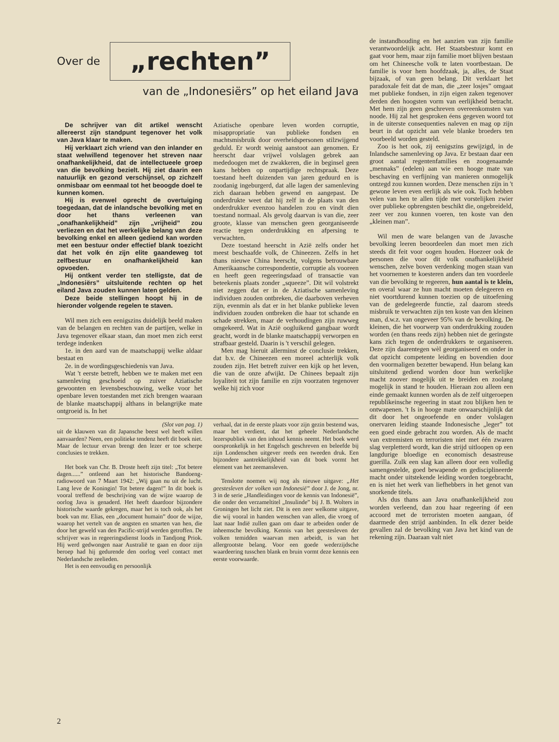Over de „rechten”
van de „Indonesiërs” op het eiland Java
De schrijver van dit artikel wenscht allereerst zijn standpunt tegenover het volk van Java klaar te maken.
Hij verklaart zich vriend van den inlander en staat welwillend tegenover het streven naar onafhankelijkheid, dat de intellectueele groep van die bevolking bezielt. Hij ziet daarin een natuurlijk en gezond verschijnsel, op zichzelf onmisbaar om eenmaal tot het beoogde doel te kunnen komen.
Hij is evenwel oprecht de overtuiging toegedaan, dat de inlandsche bevolking met en door het thans verleenen van „onafhankelijkheid” zijn „vrijheid” zou verliezen en dat het werkelijke belang van deze bevolking enkel en alleen gediend kan worden met een bestuur onder effectief blank toezicht dat het volk én zijn elite gaandeweg tot zelfbestuur en onafhankelijkheid kan opvoeden.
Hij ontkent verder ten stelligste, dat de „Indonesiërs” uitsluitende rechten op het eiland Java zouden kunnen laten gelden.
Deze beide stellingen hoopt hij in de hieronder volgende regelen te staven.
Wil men zich een eenigszins duidelijk beeld maken van de belangen en rechten van de partijen, welke in Java tegenover elkaar staan, dan moet men zich eerst terdege indenken
1e. in den aard van de maatschappij welke aldaar bestaat en
2e. in de wordingsgeschiedenis van Java.
Wat 't eerste betreft, hebben we te maken met een samenleving geschoeid op zuiver Aziatische gewoonten en levensbeschouwing, welke voor het openbare leven toestanden met zich brengen waaraan de blanke maatschappij althans in belangrijke mate ontgroeid is. In het
Aziatische openbare leven worden corruptie, misappropriatie van publieke fondsen en machtsmisbruik door overheidspersonen stilzwijgend geduld. Er wordt weinig aanstoot aan genomen. Er heerscht daar vrijwel volslagen gebrek aan mededoogen met de zwakkeren, die in beginsel geen kans hebben op onpartijdige rechtspraak. Deze toestand heeft duizenden van jaren geduurd en is zoodanig ingeburgerd, dat alle lagen der samenleving zich daaraan hebben gewend en aangepast. De onderdrukte weet dat hij zelf in de plaats van den onderdrukker evenzoo handelen zou en vindt dien toestand normaal. Als gevolg daarvan is van die, zeer groote, klasse van menschen geen georganiseerde reactie tegen onderdrukking en afpersing te verwachten.
Deze toestand heerscht in Azië zelfs onder het meest beschaafde volk, de Chineezen. Zelfs in het thans nieuwe China heerscht, volgens betrouwbare Amerikaansche correspondentie, corruptie als vooreen en heeft geen regeeringsdaad of transactie van beteekenis plaats zonder „squeeze”. Dit wil volstrekt niet zeggen dat er in de Aziatische samenleving individuen zouden ontbreken, die daarboven verheven zijn, evenmin als dat er in het blanke publieke leven individuen zouden ontbreken die haar tot schande en schade strekken, maar de verhoudingen zijn ruwweg omgekeerd. Wat in Azië oogluikend gangbaar wordt geacht, wordt in de blanke maatschappij verworpen en strafbaar gesteld. Daarin is 't verschil gelegen.
Men mag hieruit allerminst de conclusie trekken, dat b.v. de Chineezen een moreel achterlijk volk zouden zijn. Het betreft zuiver een kijk op het leven, die van de onze afwijkt. De Chinees bepaalt zijn loyaliteit tot zijn familie en zijn voorzaten tegenover welke hij zich voor
(Slot van pag. 1)
uit de klauwen van dit Japansche beest wel heeft willen aanvaarden? Neen, een politieke tendenz heeft dit boek niet. Maar de lectuur ervan brengt den lezer er toe scherpe conclusies te trekken.
Het boek van Chr. B. Droste heeft zijn titel: „Tot betere dagen......” ontleend aan het historische Bandoeng-radiowoord van 7 Maart 1942: „Wij gaan nu uit de lucht. Lang leve de Koningin! Tot betere dagen!” In dit boek is vooral treffend de beschrijving van de wijze waarop de oorlog Java is genaderd. Het heeft daardoor bijzondere historische waarde gekregen, maar het is toch ook, als het boek van mr. Elias, een „document humain” door de wijze, waarop het vertelt van de angsten en smarten van hen, die door het geweld van den Pacific-strijd werden getroffen. De schrijver was in regeeringsdienst loods in Tandjong Priok. Hij werd gedwongen naar Australië te gaan en door zijn beroep had hij gedurende den oorlog veel contact met Nederlandsche zeelieden.
Het is een eenvoudig en persoonlijk
verhaal, dat in de eerste plaats voor zijn gezin bestemd was, maar het verdient, dat het geheele Nederlandsche lezerspubliek van den inhoud kennis neemt. Het boek werd oorspronkelijk in het Engelsch geschreven en beleefde bij zijn Londenschen uitgever reeds een tweeden druk. Een bijzondere aantrekkelijkheid van dit boek vormt het element van het zeemansleven.
Tenslotte noemen wij nog als nieuwe uitgave: „Het geestesleven der volken van Indonesië” door J. de Jong, nr. 3 in de serie „Handleidingen voor de kennis van Indonesië”, die onder den verzameltitel „Insulinde” bij J. B. Wolters in Groningen het licht ziet. Dit is een zeer welkome uitgave, die wij vooral in handen wenschen van allen, die vroeg of laat naar Indië zullen gaan om daar te arbeiden onder de inheemsche bevolking. Kennis van het geestesleven der volken temidden waarvan men arbeidt, is van het allergrootste belang. Voor een goede wederzijdsche waardeering tusschen blank en bruin vormt deze kennis een eerste voorwaarde.
de instandhouding en het aanzien van zijn familie verantwoordelijk acht. Het Staatsbestuur komt en gaat voor hem, maar zijn familie moet blijven bestaan om het Chineesche volk te laten voortbestaan. De familie is voor hem hoofdzaak, ja, alles, de Staat bijzaak, of van geen belang. Dit verklaart het paradoxale feit dat de man, die „zeer losjes” omgaat met publieke fondsen, in zijn eigen zaken tegenover derden den hoogsten vorm van eerlijkheid betracht. Met hem zijn geen geschreven overeenkomsten van noode. Hij zal het gesproken éens gegeven woord tot in de uiterste consequenties naleven en mag op zijn beurt in dat opzicht aan vele blanke broeders ten voorbeeld worden gesteld.
Zoo is het ook, zij eenigszins gewijzigd, in de Inlandsche samenleving op Java. Er bestaan daar een groot aantal regentenfamilies en zoogenaamde „mennaks” (edelen) aan wie een hooge mate van beschaving en verfijning van manieren onmogelijk ontzegd zou kunnen worden. Deze menschen zijn in 't gewone leven even eerlijk als wie ook. Toch hebben velen van hen te allen tijde met vorstelijken zwier over publieke opbrengsten beschikt die, ongebreideld, zeer ver zou kunnen voeren, ten koste van den „kleinen man”.
Wil men de ware belangen van de Javasche bevolking leeren beoordeelen dan moet men zich steeds dit feit voor oogen houden. Hoezeer ook de personen die voor dit volk onafhankelijkheid wenschen, zelve boven verdenking mogen staan van het voornemen te koesteren anders dan ten voordeele van die bevolking te regeeren, hun aantal is te klein, en overal waar ze hun macht moeten delegeeren en niet voortdurend kunnen toezien op de uitoefening van de gedelegeerde functie, zal daarom steeds misbruik te verwachten zijn ten koste van den kleinen man, d.w.z. van ongeveer 95% van de bevolking. De kleinen, die het voorwerp van onderdrukking zouden worden (en thans reeds zijn) hebben niet de geringste kans zich tegen de onderdrukkers te organiseeren. Deze zijn daarentegen wèl georganiseerd en onder in dat opzicht competente leiding en bovendien door den voormaligen bezetter bewapend. Hun belang kan uitsluitend gediend worden door hun werkelijke macht zoover mogelijk uit te breiden en zoolang mogelijk in stand te houden. Hieraan zou alleen een einde gemaakt kunnen worden als de zelf uitgeroepen republikeinsche regeering in staat zou blijken hen te ontwapenen. 't Is in hooge mate onwaarschijnlijk dat dit door het ongeoefende en onder volslagen onervaren leiding staande Indonesische „leger” tot een goed einde gebracht zou worden. Als de macht van extremisten en terroristen niet met één zwaren slag verpletterd wordt, kan die strijd uitloopen op een langdurige bloedige en economisch desastreuse guerilla. Zulk een slag kan alleen door een volledig samengestelde, goed bewapende en gedisciplineerde macht onder uitstekende leiding worden toegebracht, en is niet het werk van liefhebbers in het genot van snorkende titels.
Als dus thans aan Java onafhankelijkheid zou worden verleend, dan zou haar regeering óf een accoord met de terroristen moeten aangaan, óf daarmede den strijd aanbinden. In elk dezer beide gevallen zal de bevolking van Java het kind van de rekening zijn. Daaraan valt niet
2